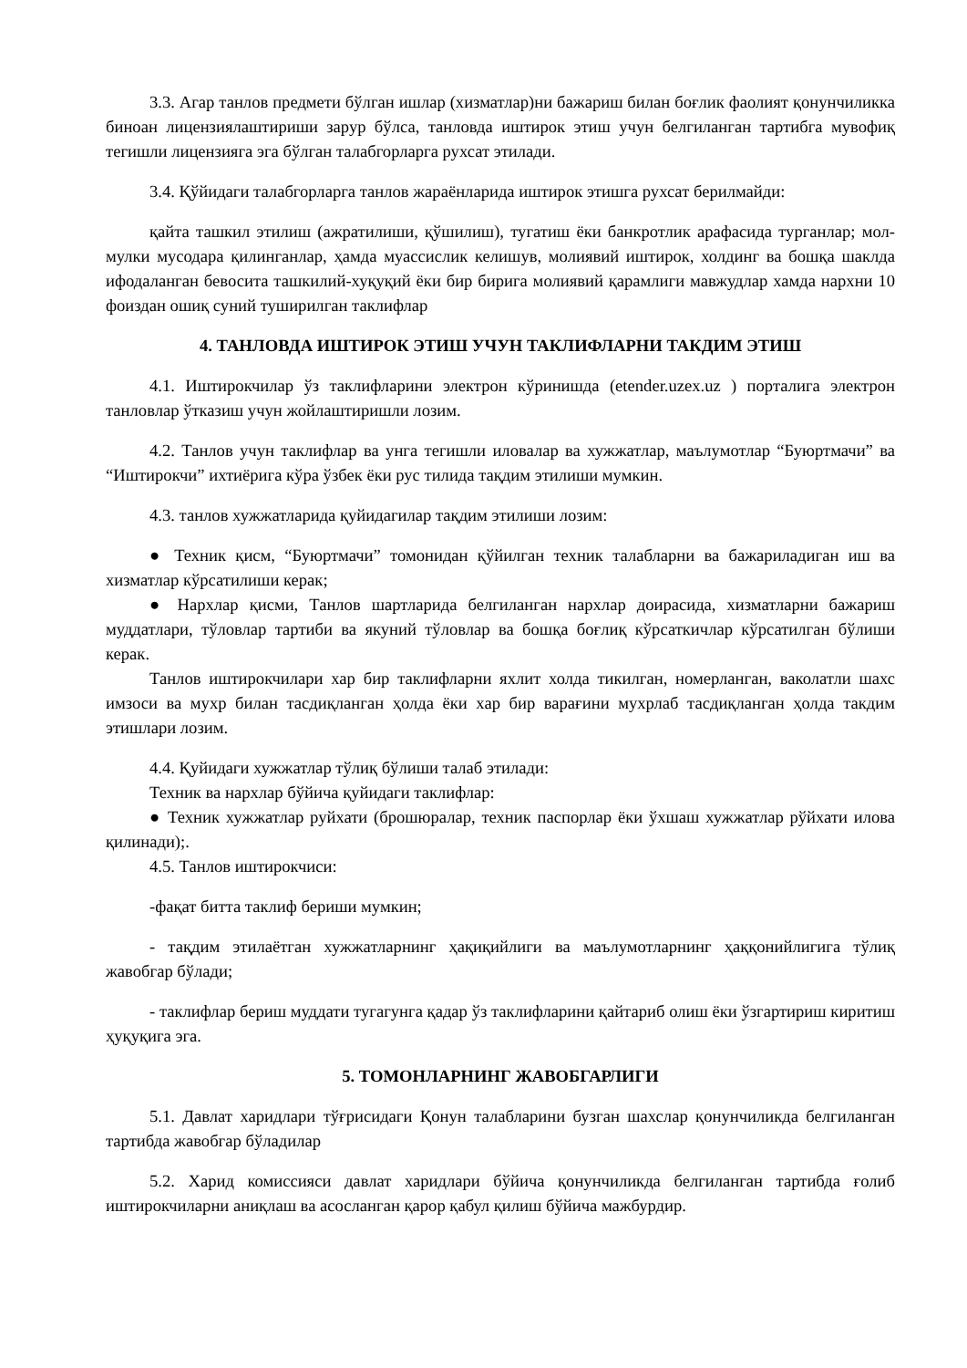3.3. Агар танлов предмети бўлган ишлар (хизматлар)ни бажариш билан боғлик фаолият қонунчиликка биноан лицензиялаштириши зарур бўлса, танловда иштирок этиш учун белгиланган тартибга мувофиқ тегишли лицензияга эга бўлган талабгорларга рухсат этилади.
3.4. Қўйидаги талабгорларга танлов жараёнларида иштирок этишга рухсат берилмайди:
қайта ташкил этилиш (ажратилиши, қўшилиш), тугатиш ёки банкротлик арафасида турганлар; мол-мулки мусодара қилинганлар, ҳамда муассислик келишув, молиявий иштирок, холдинг ва бошқа шаклда ифодаланган бевосита ташкилий-хуқуқий ёки бир бирига молиявий қарамлиги мавжудлар хамда нархни 10 фоиздан ошиқ суний туширилган таклифлар
4. ТАНЛОВДА ИШТИРОК ЭТИШ УЧУН ТАКЛИФЛАРНИ ТАКДИМ ЭТИШ
4.1. Иштирокчилар ўз таклифларини электрон кўринишда (etender.uzex.uz ) порталига электрон танловлар ўтказиш учун жойлаштиришли лозим.
4.2. Танлов учун таклифлар ва унга тегишли иловалар ва хужжатлар, маълумотлар “Буюртмачи” ва “Иштирокчи” ихтиёрига кўра ўзбек ёки рус тилида тақдим этилиши мумкин.
4.3. танлов хужжатларида қуйидагилар тақдим этилиши лозим:
● Техник қисм, “Буюртмачи” томонидан қўйилган техник талабларни ва бажариладиган иш ва хизматлар кўрсатилиши керак;
● Нархлар қисми, Танлов шартларида белгиланган нархлар доирасида, хизматларни бажариш муддатлари, тўловлар тартиби ва якуний тўловлар ва бошқа боғлиқ кўрсаткичлар кўрсатилган бўлиши керак.
Танлов иштирокчилари хар бир таклифларни яхлит холда тикилган, номерланган, ваколатли шахс имзоси ва мухр билан тасдиқланган ҳолда ёки хар бир варағини мухрлаб тасдиқланган ҳолда такдим этишлари лозим.
4.4. Қуйидаги хужжатлар тўлиқ бўлиши талаб этилади:
Техник ва нархлар бўйича қуйидаги таклифлар:
● Техник хужжатлар руйхати (брошюралар, техник паспорлар ёки ўхшаш хужжатлар рўйхати илова қилинади);.
4.5. Танлов иштирокчиси:
-фақат битта таклиф бериши мумкин;
- тақдим этилаётган хужжатларнинг ҳақиқийлиги ва маълумотларнинг ҳаққонийлигига тўлиқ жавобгар бўлади;
- таклифлар бериш муддати тугагунга қадар ўз таклифларини қайтариб олиш ёки ўзгартириш киритиш ҳуқуқига эга.
5. ТОМОНЛАРНИНГ ЖАВОБГАРЛИГИ
5.1. Давлат харидлари тўғрисидаги Қонун талабларини бузган шахслар қонунчиликда белгиланган тартибда жавобгар бўладилар
5.2. Харид комиссияси давлат харидлари бўйича қонунчиликда белгиланган тартибда ғолиб иштирокчиларни аниқлаш ва асосланган қарор қабул қилиш бўйича мажбурдир.